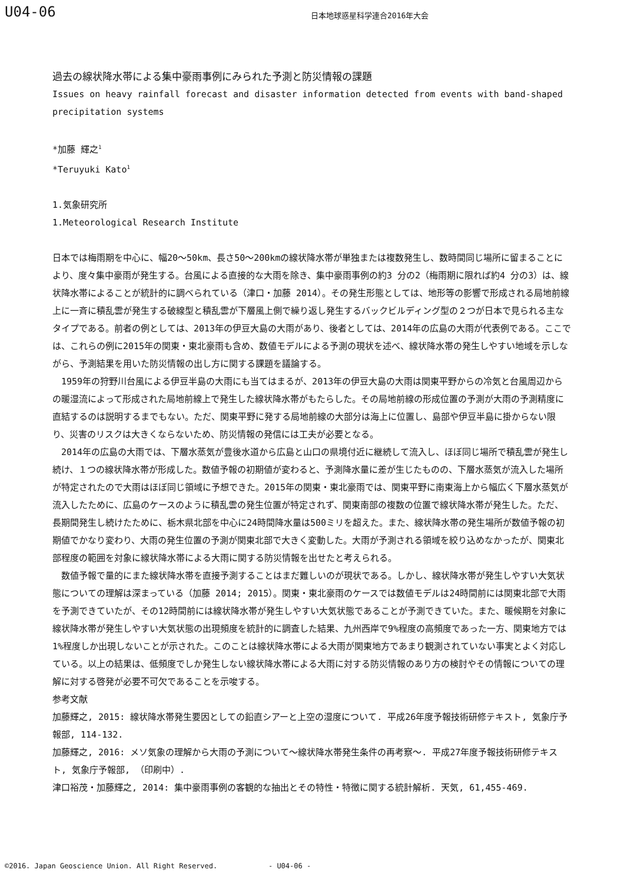U04-06
日本地球惑星科学連合2016年大会
過去の線状降水帯による集中豪雨事例にみられた予測と防災情報の課題
Issues on heavy rainfall forecast and disaster information detected from events with band-shaped precipitation systems
*加藤 輝之<sup>1</sup>
*Teruyuki Kato<sup>1</sup>
1.気象研究所
1.Meteorological Research Institute
日本では梅雨期を中心に、幅20～50km、長さ50～200kmの線状降水帯が単独または複数発生し、数時間同じ場所に留まることにより、度々集中豪雨が発生する。台風による直接的な大雨を除き、集中豪雨事例の約3 分の2（梅雨期に限れば約4 分の3）は、線状降水帯によることが統計的に調べられている（津口・加藤 2014）。その発生形態としては、地形等の影響で形成される局地前線上に一斉に積乱雲が発生する破線型と積乱雲が下層風上側で繰り返し発生するバックビルディング型の２つが日本で見られる主なタイプである。前者の例としては、2013年の伊豆大島の大雨があり、後者としては、2014年の広島の大雨が代表例である。ここでは、これらの例に2015年の関東・東北豪雨も含め、数値モデルによる予測の現状を述べ、線状降水帯の発生しやすい地域を示しながら、予測結果を用いた防災情報の出し方に関する課題を議論する。
　1959年の狩野川台風による伊豆半島の大雨にも当てはまるが、2013年の伊豆大島の大雨は関東平野からの冷気と台風周辺からの暖湿流によって形成された局地前線上で発生した線状降水帯がもたらした。その局地前線の形成位置の予測が大雨の予測精度に直結するのは説明するまでもない。ただ、関東平野に発する局地前線の大部分は海上に位置し、島部や伊豆半島に掛からない限り、災害のリスクは大きくならないため、防災情報の発信には工夫が必要となる。
　2014年の広島の大雨では、下層水蒸気が豊後水道から広島と山口の県境付近に継続して流入し、ほぼ同じ場所で積乱雲が発生し続け、１つの線状降水帯が形成した。数値予報の初期値が変わると、予測降水量に差が生じたものの、下層水蒸気が流入した場所が特定されたので大雨はほぼ同じ領域に予想できた。2015年の関東・東北豪雨では、関東平野に南東海上から幅広く下層水蒸気が流入したために、広島のケースのように積乱雲の発生位置が特定されず、関東南部の複数の位置で線状降水帯が発生した。ただ、長期間発生し続けたために、栃木県北部を中心に24時間降水量は500ミリを超えた。また、線状降水帯の発生場所が数値予報の初期値でかなり変わり、大雨の発生位置の予測が関東北部で大きく変動した。大雨が予測される領域を絞り込めなかったが、関東北部程度の範囲を対象に線状降水帯による大雨に関する防災情報を出せたと考えられる。
　数値予報で量的にまた線状降水帯を直接予測することはまだ難しいのが現状である。しかし、線状降水帯が発生しやすい大気状態についての理解は深まっている（加藤 2014; 2015）。関東・東北豪雨のケースでは数値モデルは24時間前には関東北部で大雨を予測できていたが、その12時間前には線状降水帯が発生しやすい大気状態であることが予測できていた。また、暖候期を対象に線状降水帯が発生しやすい大気状態の出現頻度を統計的に調査した結果、九州西岸で9%程度の高頻度であった一方、関東地方では1%程度しか出現しないことが示された。このことは線状降水帯による大雨が関東地方であまり観測されていない事実とよく対応している。以上の結果は、低頻度でしか発生しない線状降水帯による大雨に対する防災情報のあり方の検討やその情報についての理解に対する啓発が必要不可欠であることを示唆する。
参考文献
加藤輝之, 2015: 線状降水帯発生要因としての鉛直シアーと上空の湿度について. 平成26年度予報技術研修テキスト, 気象庁予報部, 114-132.
加藤輝之, 2016: メソ気象の理解から大雨の予測について～線状降水帯発生条件の再考察～. 平成27年度予報技術研修テキスト, 気象庁予報部, （印刷中）.
津口裕茂・加藤輝之, 2014: 集中豪雨事例の客観的な抽出とその特性・特徴に関する統計解析. 天気, 61,455-469.
©2016. Japan Geoscience Union. All Right Reserved. - U04-06 -